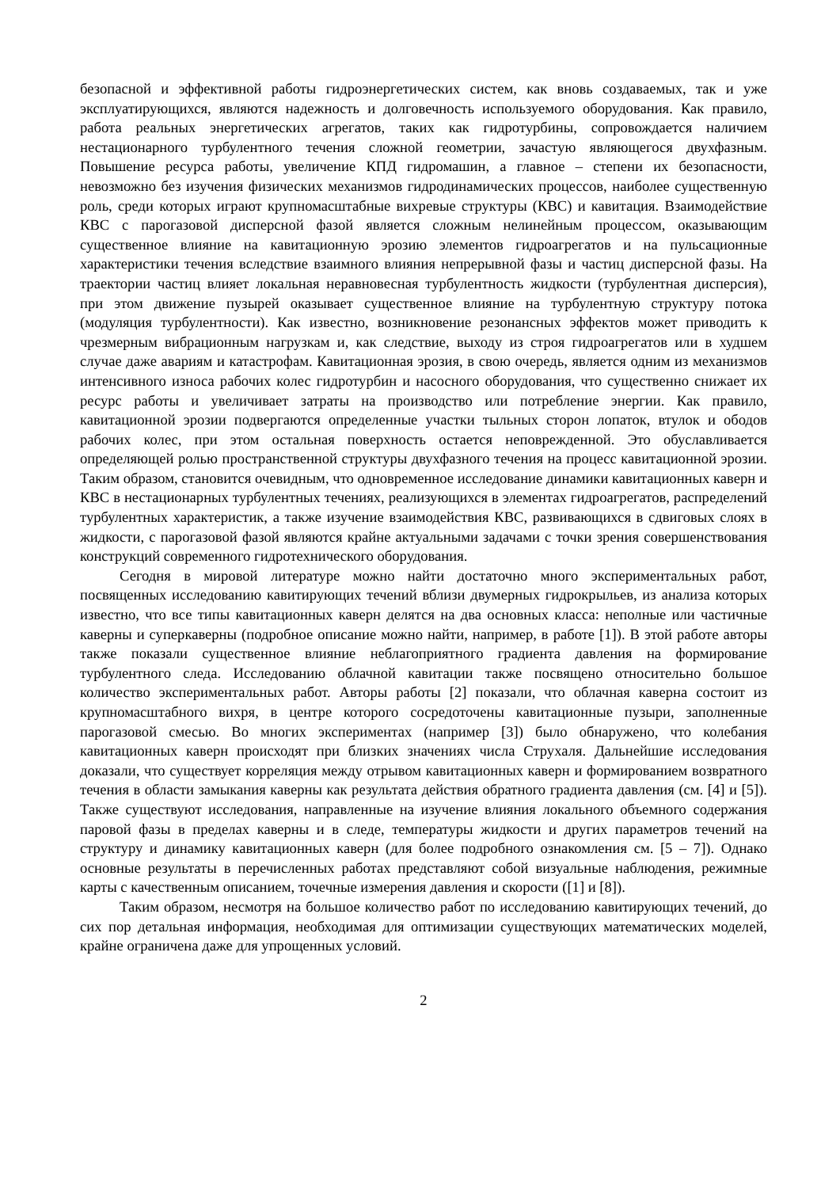безопасной и эффективной работы гидроэнергетических систем, как вновь создаваемых, так и уже эксплуатирующихся, являются надежность и долговечность используемого оборудования. Как правило, работа реальных энергетических агрегатов, таких как гидротурбины, сопровождается наличием нестационарного турбулентного течения сложной геометрии, зачастую являющегося двухфазным. Повышение ресурса работы, увеличение КПД гидромашин, а главное – степени их безопасности, невозможно без изучения физических механизмов гидродинамических процессов, наиболее существенную роль, среди которых играют крупномасштабные вихревые структуры (КВС) и кавитация. Взаимодействие КВС с парогазовой дисперсной фазой является сложным нелинейным процессом, оказывающим существенное влияние на кавитационную эрозию элементов гидроагрегатов и на пульсационные характеристики течения вследствие взаимного влияния непрерывной фазы и частиц дисперсной фазы. На траектории частиц влияет локальная неравновесная турбулентность жидкости (турбулентная дисперсия), при этом движение пузырей оказывает существенное влияние на турбулентную структуру потока (модуляция турбулентности). Как известно, возникновение резонансных эффектов может приводить к чрезмерным вибрационным нагрузкам и, как следствие, выходу из строя гидроагрегатов или в худшем случае даже авариям и катастрофам. Кавитационная эрозия, в свою очередь, является одним из механизмов интенсивного износа рабочих колес гидротурбин и насосного оборудования, что существенно снижает их ресурс работы и увеличивает затраты на производство или потребление энергии. Как правило, кавитационной эрозии подвергаются определенные участки тыльных сторон лопаток, втулок и ободов рабочих колес, при этом остальная поверхность остается неповрежденной. Это обуславливается определяющей ролью пространственной структуры двухфазного течения на процесс кавитационной эрозии. Таким образом, становится очевидным, что одновременное исследование динамики кавитационных каверн и КВС в нестационарных турбулентных течениях, реализующихся в элементах гидроагрегатов, распределений турбулентных характеристик, а также изучение взаимодействия КВС, развивающихся в сдвиговых слоях в жидкости, с парогазовой фазой являются крайне актуальными задачами с точки зрения совершенствования конструкций современного гидротехнического оборудования.
Сегодня в мировой литературе можно найти достаточно много экспериментальных работ, посвященных исследованию кавитирующих течений вблизи двумерных гидрокрыльев, из анализа которых известно, что все типы кавитационных каверн делятся на два основных класса: неполные или частичные каверны и суперкаверны (подробное описание можно найти, например, в работе [1]). В этой работе авторы также показали существенное влияние неблагоприятного градиента давления на формирование турбулентного следа. Исследованию облачной кавитации также посвящено относительно большое количество экспериментальных работ. Авторы работы [2] показали, что облачная каверна состоит из крупномасштабного вихря, в центре которого сосредоточены кавитационные пузыри, заполненные парогазовой смесью. Во многих экспериментах (например [3]) было обнаружено, что колебания кавитационных каверн происходят при близких значениях числа Струхаля. Дальнейшие исследования доказали, что существует корреляция между отрывом кавитационных каверн и формированием возвратного течения в области замыкания каверны как результата действия обратного градиента давления (см. [4] и [5]). Также существуют исследования, направленные на изучение влияния локального объемного содержания паровой фазы в пределах каверны и в следе, температуры жидкости и других параметров течений на структуру и динамику кавитационных каверн (для более подробного ознакомления см. [5 – 7]). Однако основные результаты в перечисленных работах представляют собой визуальные наблюдения, режимные карты с качественным описанием, точечные измерения давления и скорости ([1] и [8]).
Таким образом, несмотря на большое количество работ по исследованию кавитирующих течений, до сих пор детальная информация, необходимая для оптимизации существующих математических моделей, крайне ограничена даже для упрощенных условий.
2